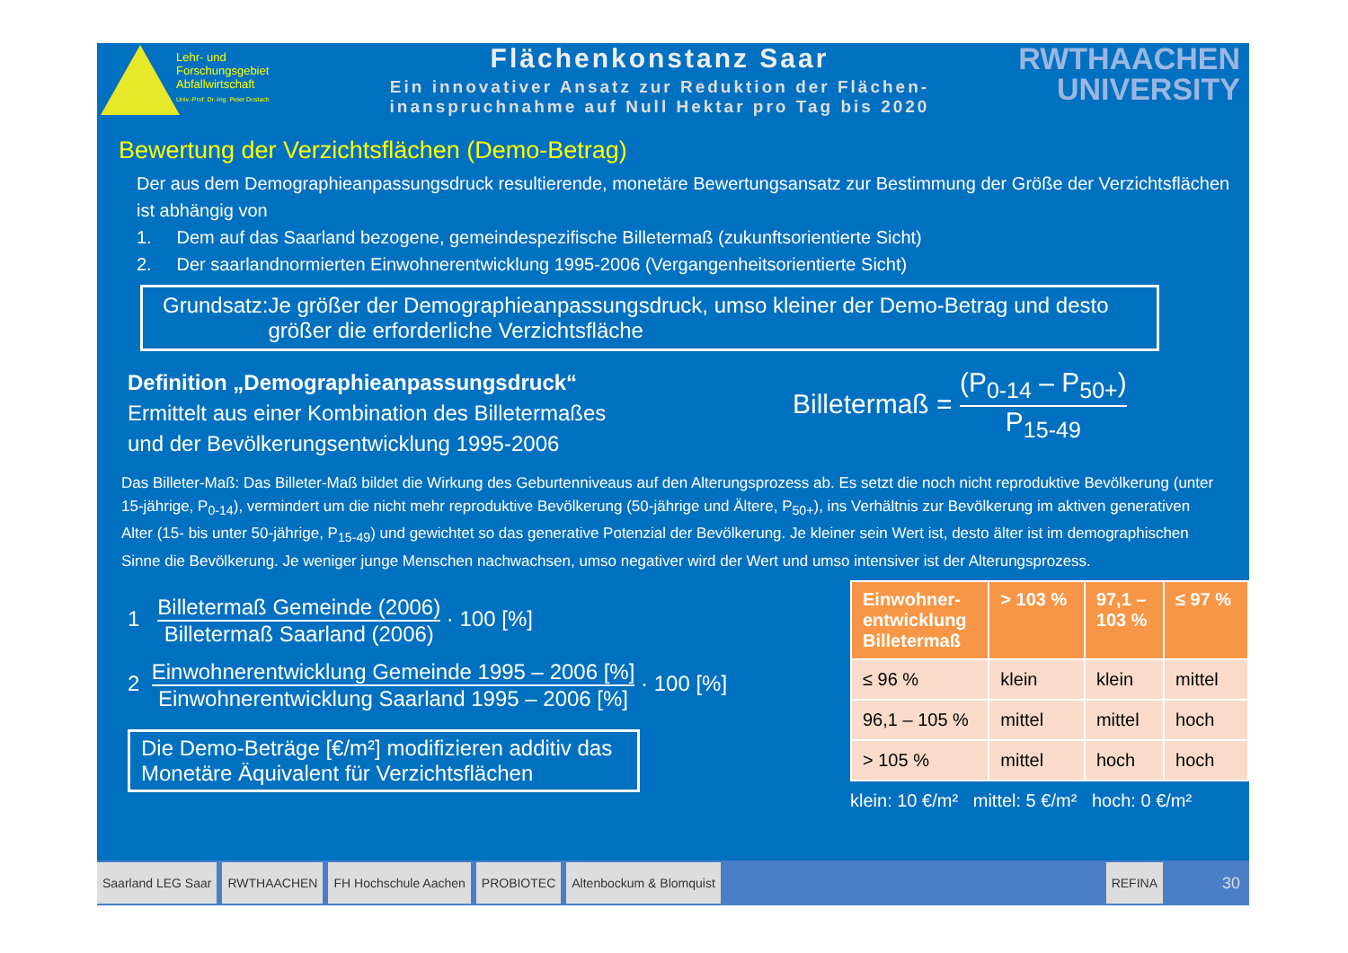Lehr- und
Forschungsgebiet
Abfallwirtschaft
Univ.-Prof. Dr.-Ing. Peter Dostach
Flächenkonstanz Saar
Ein innovativer Ansatz zur Reduktion der Flächen-
inanspruchnahme auf Null Hektar pro Tag bis 2020
RWTHAACHEN
UNIVERSITY
Bewertung der Verzichtsflächen (Demo-Betrag)
Der aus dem Demographieanpassungsdruck resultierende, monetäre Bewertungsansatz zur Bestimmung der Größe der Verzichtsflächen ist abhängig von
1. Dem auf das Saarland bezogene, gemeindespezifische Billetermaß (zukunftsorientierte Sicht)
2. Der saarlandnormierten Einwohnerentwicklung 1995-2006 (Vergangenheitsorientierte Sicht)
Grundsatz: Je größer der Demographieanpassungsdruck, umso kleiner der Demo-Betrag und desto größer die erforderliche Verzichtsfläche
Definition „Demographieanpassungsdruck“
Ermittelt aus einer Kombination des Billetermaßes
und der Bevölkerungsentwicklung 1995-2006
Billetermaß = (P<sub>0-14</sub> – P<sub>50+</sub>) P<sub>15-49</sub>
Das Billeter-Maß: Das Billeter-Maß bildet die Wirkung des Geburtenniveaus auf den Alterungsprozess ab. Es setzt die noch nicht reproduktive Bevölkerung (unter 15-jährige, P<sub>0-14</sub>), vermindert um die nicht mehr reproduktive Bevölkerung (50-jährige und Ältere, P<sub>50+</sub>), ins Verhältnis zur Bevölkerung im aktiven generativen Alter (15- bis unter 50-jährige, P<sub>15-49</sub>) und gewichtet so das generative Potenzial der Bevölkerung. Je kleiner sein Wert ist, desto älter ist im demographischen Sinne die Bevölkerung. Je weniger junge Menschen nachwachsen, umso negativer wird der Wert und umso intensiver ist der Alterungsprozess.
1 Billetermaß Gemeinde (2006) Billetermaß Saarland (2006) · 100 [%]
2 Einwohnerentwicklung Gemeinde 1995 – 2006 [%] Einwohnerentwicklung Saarland 1995 – 2006 [%] · 100 [%]
Die Demo-Beträge [€/m²] modifizieren additiv das Monetäre Äquivalent für Verzichtsflächen
| Einwohner- entwicklung Billetermaß | > 103 % | 97,1 – 103 % | ≤ 97 % |
| --- | --- | --- | --- |
| ≤ 96 % | klein | klein | mittel |
| 96,1 – 105 % | mittel | mittel | hoch |
| > 105 % | mittel | hoch | hoch |
klein: 10 €/m² mittel: 5 €/m² hoch: 0 €/m²
Saarland LEG Saar RWTHAACHEN FH Hochschule Aachen PROBIOTEC Altenbockum & Blomquist REFINA
30